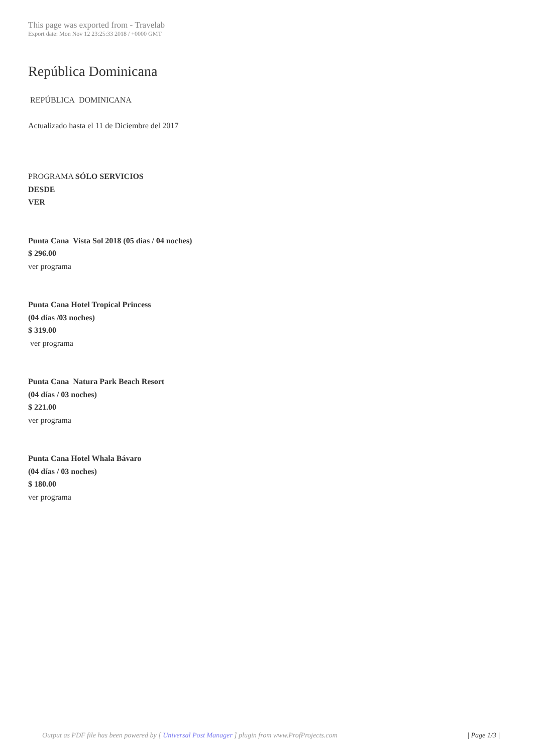This page was exported from - Travelab
Export date: Mon Nov 12 23:25:33 2018 / +0000 GMT
República Dominicana
REPÚBLICA DOMINICANA
Actualizado hasta el 11 de Diciembre del 2017
PROGRAMA SÓLO SERVICIOS
DESDE
VER
Punta Cana Vista Sol 2018 (05 días / 04 noches)
$ 296.00
ver programa
Punta Cana Hotel Tropical Princess
(04 días /03 noches)
$ 319.00
ver programa
Punta Cana Natura Park Beach Resort
(04 días / 03 noches)
$ 221.00
ver programa
Punta Cana Hotel Whala Bávaro
(04 días / 03 noches)
$ 180.00
ver programa
Output as PDF file has been powered by [ Universal Post Manager ] plugin from www.ProfProjects.com
| Page 1/3 |